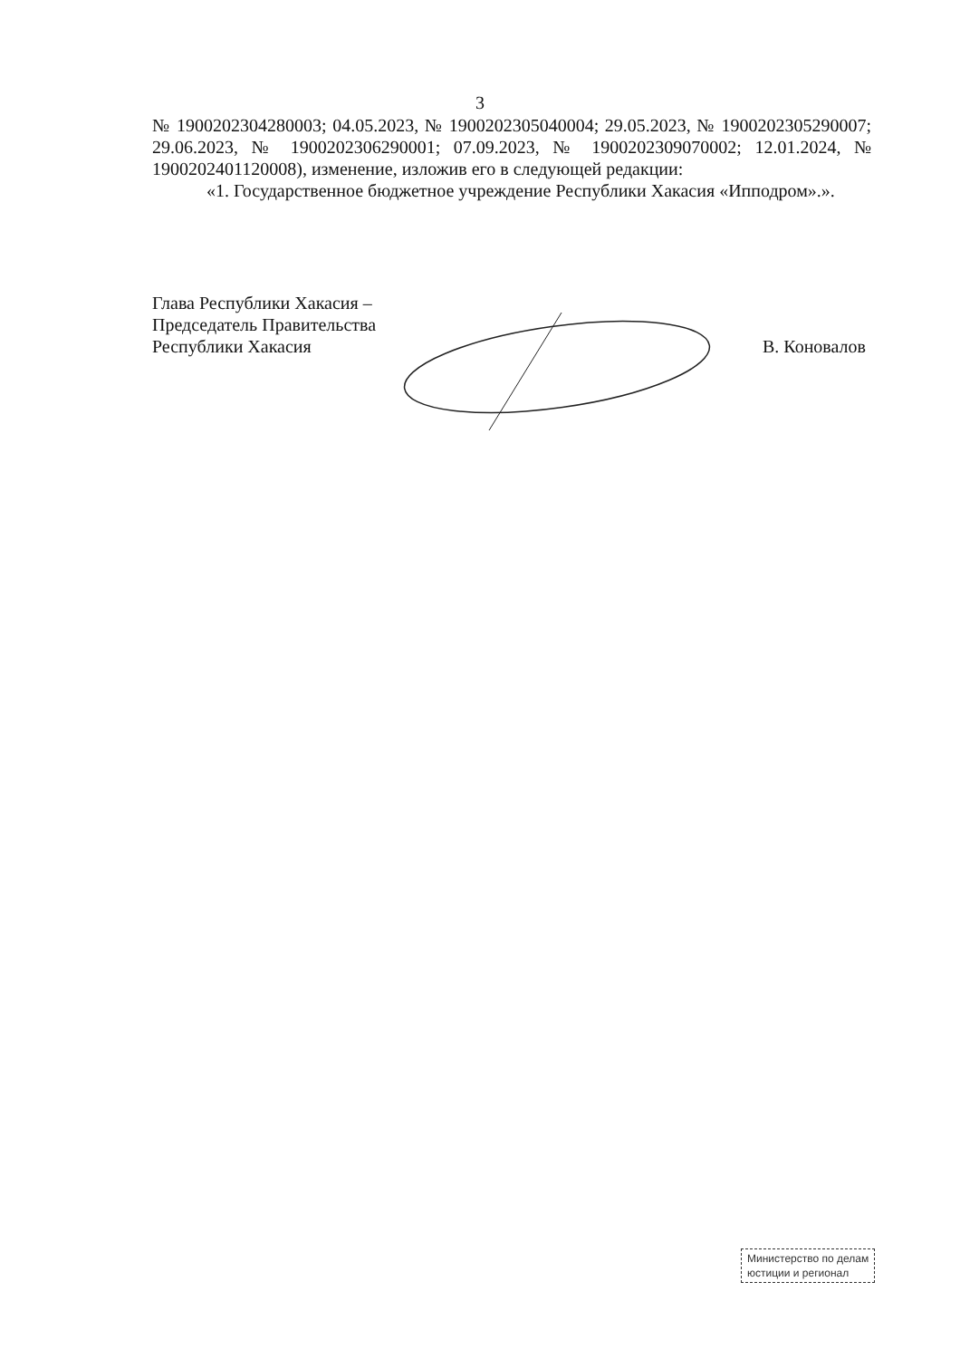3
№ 1900202304280003; 04.05.2023, № 1900202305040004; 29.05.2023, № 1900202305290007; 29.06.2023, № 1900202306290001; 07.09.2023, № 1900202309070002; 12.01.2024, № 1900202401120008), изменение, изложив его в следующей редакции:
«1. Государственное бюджетное учреждение Республики Хакасия «Ипподром».».
Глава Республики Хакасия –
Председатель Правительства
Республики Хакасия
В. Коновалов
Министерство по делам
юстиции и регионал